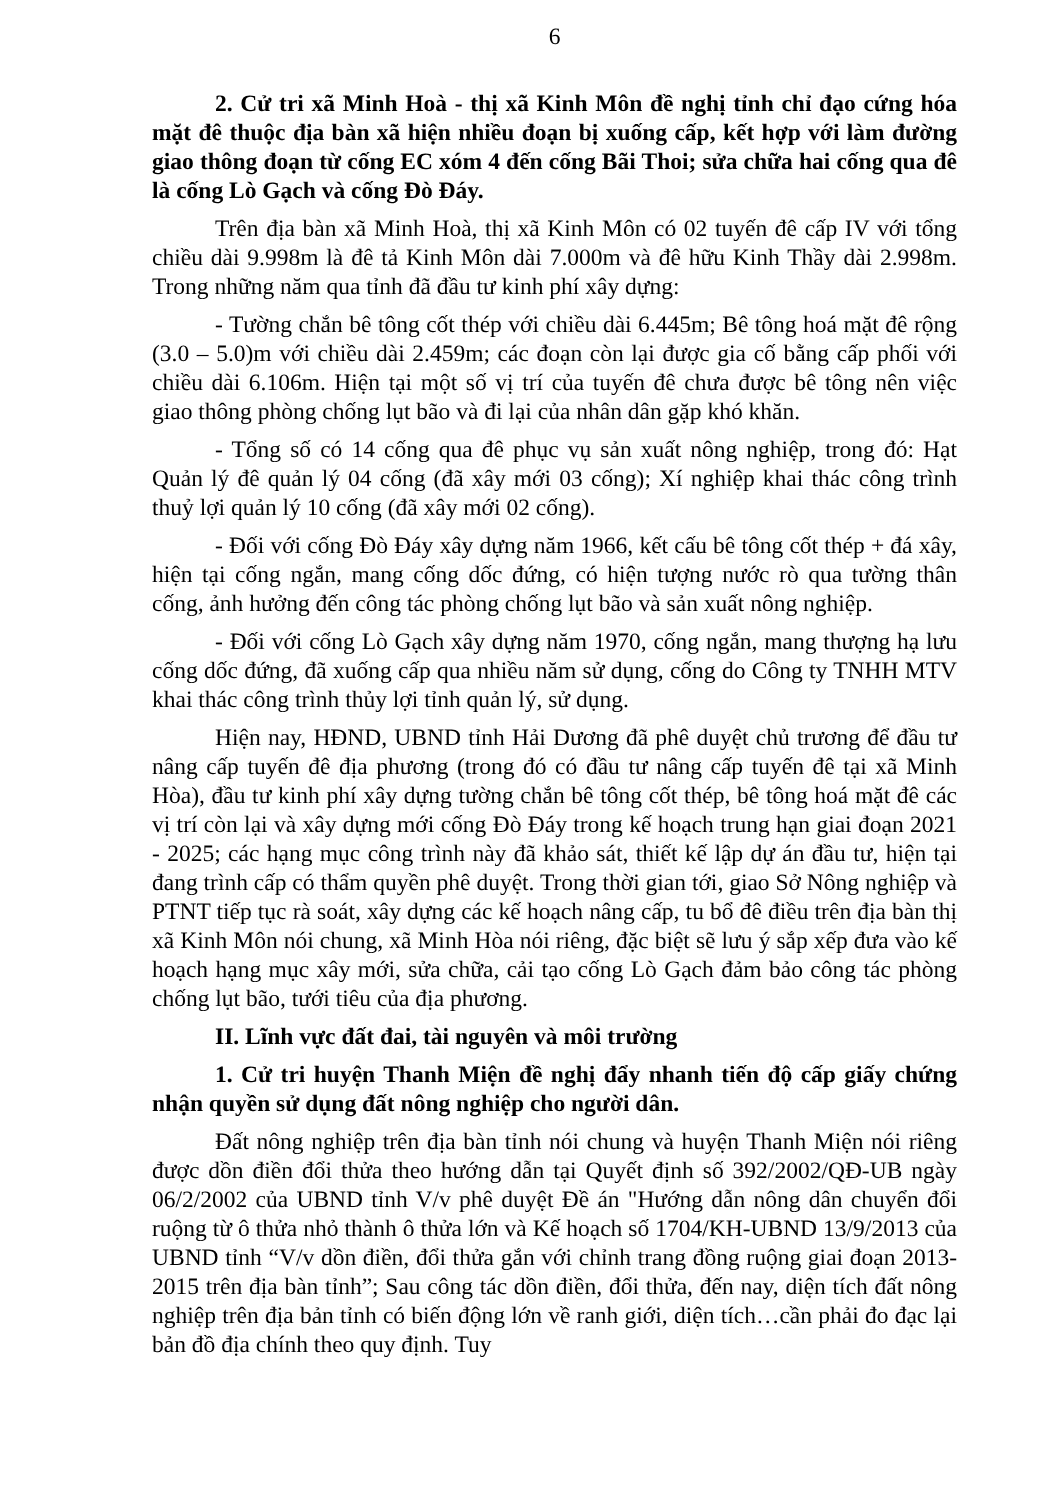6
2. Cử tri xã Minh Hoà - thị xã Kinh Môn đề nghị tỉnh chỉ đạo cứng hóa mặt đê thuộc địa bàn xã hiện nhiều đoạn bị xuống cấp, kết hợp với làm đường giao thông đoạn từ cống EC xóm 4 đến cống Bãi Thoi; sửa chữa hai cống qua đê là cống Lò Gạch và cống Đò Đáy.
Trên địa bàn xã Minh Hoà, thị xã Kinh Môn có 02 tuyến đê cấp IV với tổng chiều dài 9.998m là đê tả Kinh Môn dài 7.000m và đê hữu Kinh Thầy dài 2.998m. Trong những năm qua tỉnh đã đầu tư kinh phí xây dựng:
- Tường chắn bê tông cốt thép với chiều dài 6.445m; Bê tông hoá mặt đê rộng (3.0 – 5.0)m với chiều dài 2.459m; các đoạn còn lại được gia cố bằng cấp phối với chiều dài 6.106m. Hiện tại một số vị trí của tuyến đê chưa được bê tông nên việc giao thông phòng chống lụt bão và đi lại của nhân dân gặp khó khăn.
- Tổng số có 14 cống qua đê phục vụ sản xuất nông nghiệp, trong đó: Hạt Quản lý đê quản lý 04 cống (đã xây mới 03 cống); Xí nghiệp khai thác công trình thuỷ lợi quản lý 10 cống (đã xây mới 02 cống).
- Đối với cống Đò Đáy xây dựng năm 1966, kết cấu bê tông cốt thép + đá xây, hiện tại cống ngắn, mang cống dốc đứng, có hiện tượng nước rò qua tường thân cống, ảnh hưởng đến công tác phòng chống lụt bão và sản xuất nông nghiệp.
- Đối với cống Lò Gạch xây dựng năm 1970, cống ngắn, mang thượng hạ lưu cống dốc đứng, đã xuống cấp qua nhiều năm sử dụng, cống do Công ty TNHH MTV khai thác công trình thủy lợi tỉnh quản lý, sử dụng.
Hiện nay, HĐND, UBND tỉnh Hải Dương đã phê duyệt chủ trương để đầu tư nâng cấp tuyến đê địa phương (trong đó có đầu tư nâng cấp tuyến đê tại xã Minh Hòa), đầu tư kinh phí xây dựng tường chắn bê tông cốt thép, bê tông hoá mặt đê các vị trí còn lại và xây dựng mới cống Đò Đáy trong kế hoạch trung hạn giai đoạn 2021 - 2025; các hạng mục công trình này đã khảo sát, thiết kế lập dự án đầu tư, hiện tại đang trình cấp có thẩm quyền phê duyệt. Trong thời gian tới, giao Sở Nông nghiệp và PTNT tiếp tục rà soát, xây dựng các kế hoạch nâng cấp, tu bổ đê điều trên địa bàn thị xã Kinh Môn nói chung, xã Minh Hòa nói riêng, đặc biệt sẽ lưu ý sắp xếp đưa vào kế hoạch hạng mục xây mới, sửa chữa, cải tạo cống Lò Gạch đảm bảo công tác phòng chống lụt bão, tưới tiêu của địa phương.
II. Lĩnh vực đất đai, tài nguyên và môi trường
1. Cử tri huyện Thanh Miện đề nghị đẩy nhanh tiến độ cấp giấy chứng nhận quyền sử dụng đất nông nghiệp cho người dân.
Đất nông nghiệp trên địa bàn tỉnh nói chung và huyện Thanh Miện nói riêng được dồn điền đổi thửa theo hướng dẫn tại Quyết định số 392/2002/QĐ-UB ngày 06/2/2002 của UBND tỉnh V/v phê duyệt Đề án "Hướng dẫn nông dân chuyển đổi ruộng từ ô thửa nhỏ thành ô thửa lớn và Kế hoạch số 1704/KH-UBND 13/9/2013 của UBND tỉnh “V/v dồn điền, đổi thửa gắn với chỉnh trang đồng ruộng giai đoạn 2013-2015 trên địa bàn tỉnh”; Sau công tác dồn điền, đổi thửa, đến nay, diện tích đất nông nghiệp trên địa bản tỉnh có biến động lớn về ranh giới, diện tích…cần phải đo đạc lại bản đồ địa chính theo quy định. Tuy